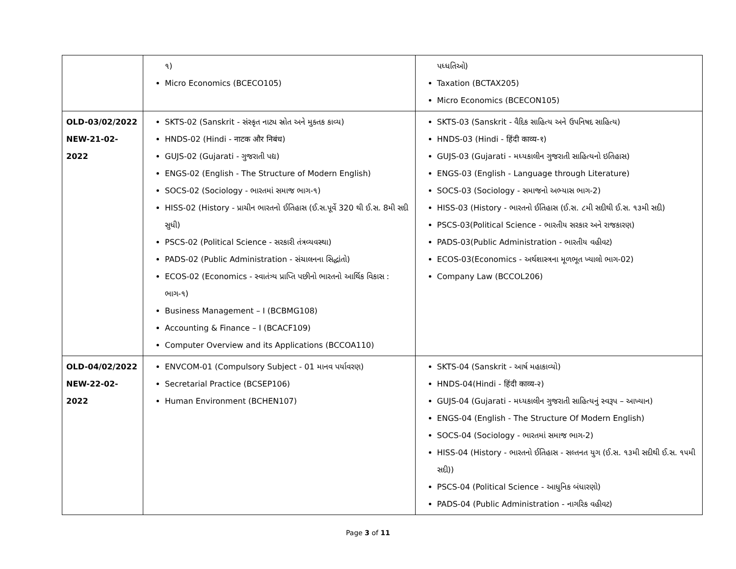| | ૧) Micro Economics (BCECO105) | પધ્ધતિઓ) Taxation (BCTAX205) Micro Economics (BCECON105) |
| OLD-03/02/2022 NEW-21-02-2022 | SKTS-02 (Sanskrit - સંસ્કૃત નાટ્ય સ્રોત અને મુક્તક કાવ્ય) HNDS-02 (Hindi - नाटक और निबंध) GUJS-02 (Gujarati - ગુજરાતી પદ્ય) ENGS-02 (English - The Structure of Modern English) SOCS-02 (Sociology - ભારતમાં સમાજ ભાગ-૧) HISS-02 (History - પ્રાચીન ભારતનો ઈતિહાસ (ઈ.સ.પૂર્વે 320 થી ઈ.સ. 8મી સદી સુધી) PSCS-02 (Political Science - સરકારી તંત્રવ્યવસ્થા) PADS-02 (Public Administration - સંચાલનના સિદ્ધાંતો) ECOS-02 (Economics - સ્વાતંત્ર્ય પ્રાપ્તિ પછીનો ભારતનો આર્થિક વિકાસ : ભાગ-૧) Business Management – I (BCBMG108) Accounting & Finance – I (BCACF109) Computer Overview and its Applications (BCCOA110) | SKTS-03 (Sanskrit - વૈદિક સાહિત્ય અને ઉપનિષદ સાહિત્ય) HNDS-03 (Hindi - हिंदी काव्य-१) GUJS-03 (Gujarati - મધ્યકાલીન ગુજરાતી સાહિત્યનો ઇતિહાસ) ENGS-03 (English - Language through Literature) SOCS-03 (Sociology - સમાજનો અભ્યાસ ભાગ-2) HISS-03 (History - ભારતનો ઈતિહાસ (ઈ.સ. ૮મી સદીથી ઈ.સ. ૧૩મી સદી) PSCS-03(Political Science - ભારતીય સરકાર અને રાજકારણ) PADS-03(Public Administration - ભારતીય વહીવટ) ECOS-03(Economics - અર્થશાસ્ત્રના મૂળભૂત ખ્યાલો ભાગ-02) Company Law (BCCOL206) |
| OLD-04/02/2022 NEW-22-02-2022 | ENVCOM-01 (Compulsory Subject - 01 માનવ પર્યાવરણ) Secretarial Practice (BCSEP106) Human Environment (BCHEN107) | SKTS-04 (Sanskrit - આર્ષ મહાકાવ્યો) HNDS-04(Hindi - हिंदी काव्य-२) GUJS-04 (Gujarati - મધ્યકાલીન ગુજરાતી સાહિત્યનું સ્વરૂપ – આખ્યાન) ENGS-04 (English - The Structure Of Modern English) SOCS-04 (Sociology - ભારતમાં સમાજ ભાગ-2) HISS-04 (History - ભારતનો ઈતિહાસ - સલ્તનત યુગ (ઈ.સ. ૧૩મી સદીથી ઈ.સ. ૧૫મી સદી)) PSCS-04 (Political Science - આધુનિક બંધારણો) PADS-04 (Public Administration - નાગરિક વહીવટ) |
Page 3 of 11